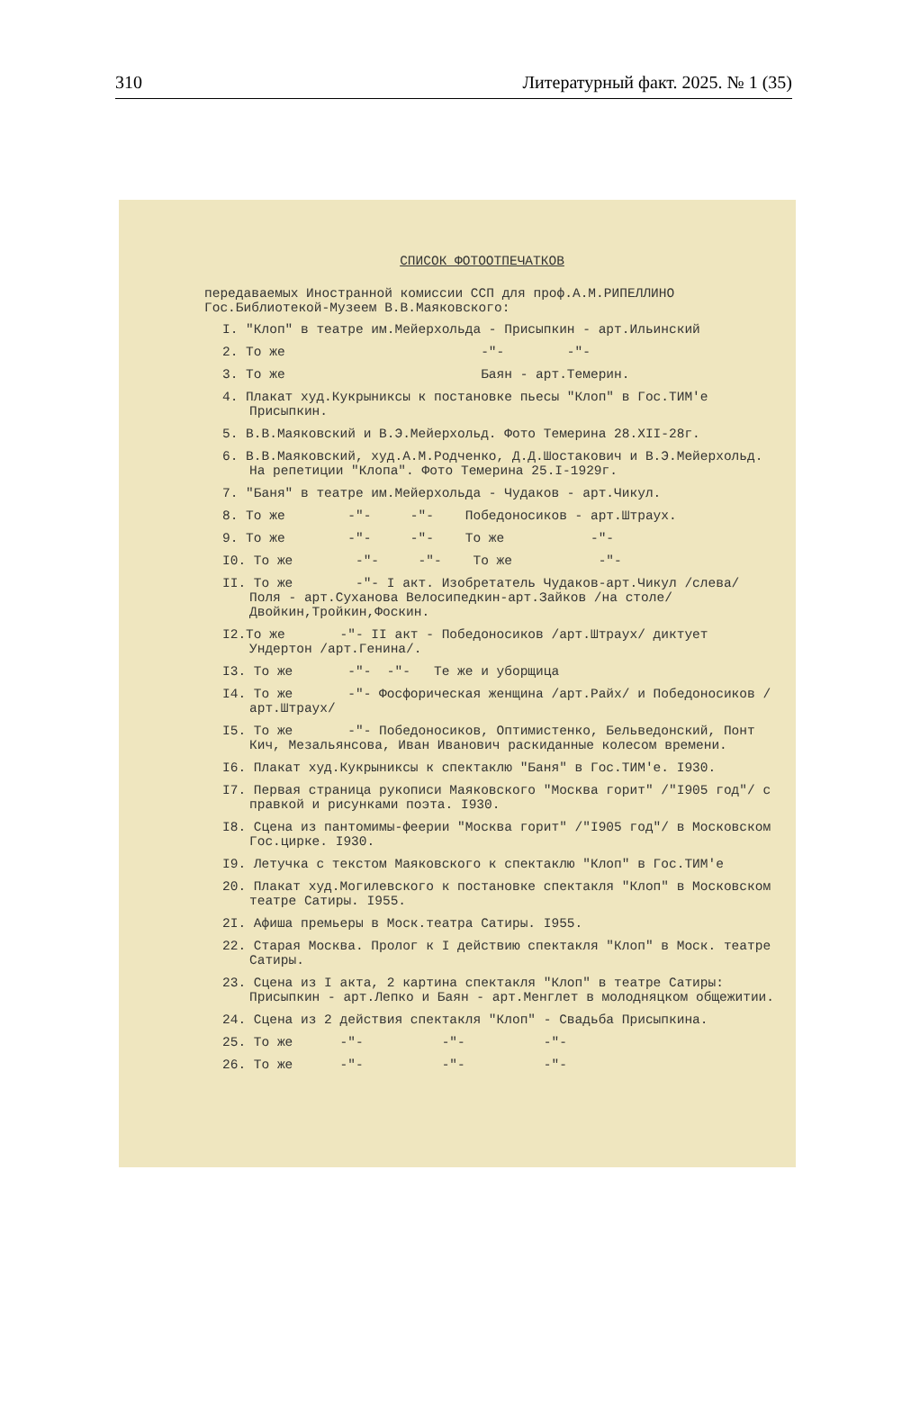310 Литературный факт. 2025. № 1 (35)
СПИСОК ФОТООТПЕЧАТКОВ
передаваемых Иностранной комиссии ССП для проф.А.М.РИПЕЛЛИНО Гос.Библиотекой-Музеем В.В.Маяковского:
I. "Клоп" в театре им.Мейерхольда - Присыпкин - арт.Ильинский
2. То же -"- -"-
3. То же Баян - арт.Темерин.
4. Плакат худ.Кукрыниксы к постановке пьесы "Клоп" в Гос.ТИМ'е Присыпкин.
5. В.В.Маяковский и В.Э.Мейерхольд. Фото Темерина 28.XII-28г.
6. В.В.Маяковский, худ.А.М.Родченко, Д.Д.Шостакович и В.Э.Мейерхольд. На репетиции "Клопа". Фото Темерина 25.I-1929г.
7. "Баня" в театре им.Мейерхольда - Чудаков - арт.Чикул.
8. То же -"- -"- Победоносиков - арт.Штраух.
9. То же -"- -"- То же -"-
I0. То же -"- -"- То же -"-
II. То же -"- I акт. Изобретатель Чудаков-арт.Чикул /слева/ Поля - арт.Суханова Велосипедкин-арт.Зайков /на столе/ Двойкин,Тройкин,Фоскин.
I2.То же -"- II акт - Победоносиков /арт.Штраух/ диктует Ундертон /арт.Генина/.
I3. То же -"- -"- Те же и уборщица
I4. То же -"- Фосфорическая женщина /арт.Райх/ и Победоносиков /арт.Штраух/
I5. То же -"- Победоносиков, Оптимистенко, Бельведонский, Понт Кич, Мезальянсова, Иван Иванович раскиданные колесом времени.
I6. Плакат худ.Кукрыниксы к спектаклю "Баня" в Гос.ТИМ'е. I930.
I7. Первая страница рукописи Маяковского "Москва горит" /"I905 год"/ с правкой и рисунками поэта. I930.
I8. Сцена из пантомимы-феерии "Москва горит" /"I905 год"/ в Московском Гос.цирке. I930.
I9. Летучка с текстом Маяковского к спектаклю "Клоп" в Гос.ТИМ'е
20. Плакат худ.Могилевского к постановке спектакля "Клоп" в Московском театре Сатиры. I955.
2I. Афиша премьеры в Моск.театра Сатиры. I955.
22. Старая Москва. Пролог к I действию спектакля "Клоп" в Моск. театре Сатиры.
23. Сцена из I акта, 2 картина спектакля "Клоп" в театре Сатиры: Присыпкин - арт.Лепко и Баян - арт.Менглет в молодняцком общежитии.
24. Сцена из 2 действия спектакля "Клоп" - Свадьба Присыпкина.
25. То же -"- -"- -"-
26. То же -"- -"- -"-